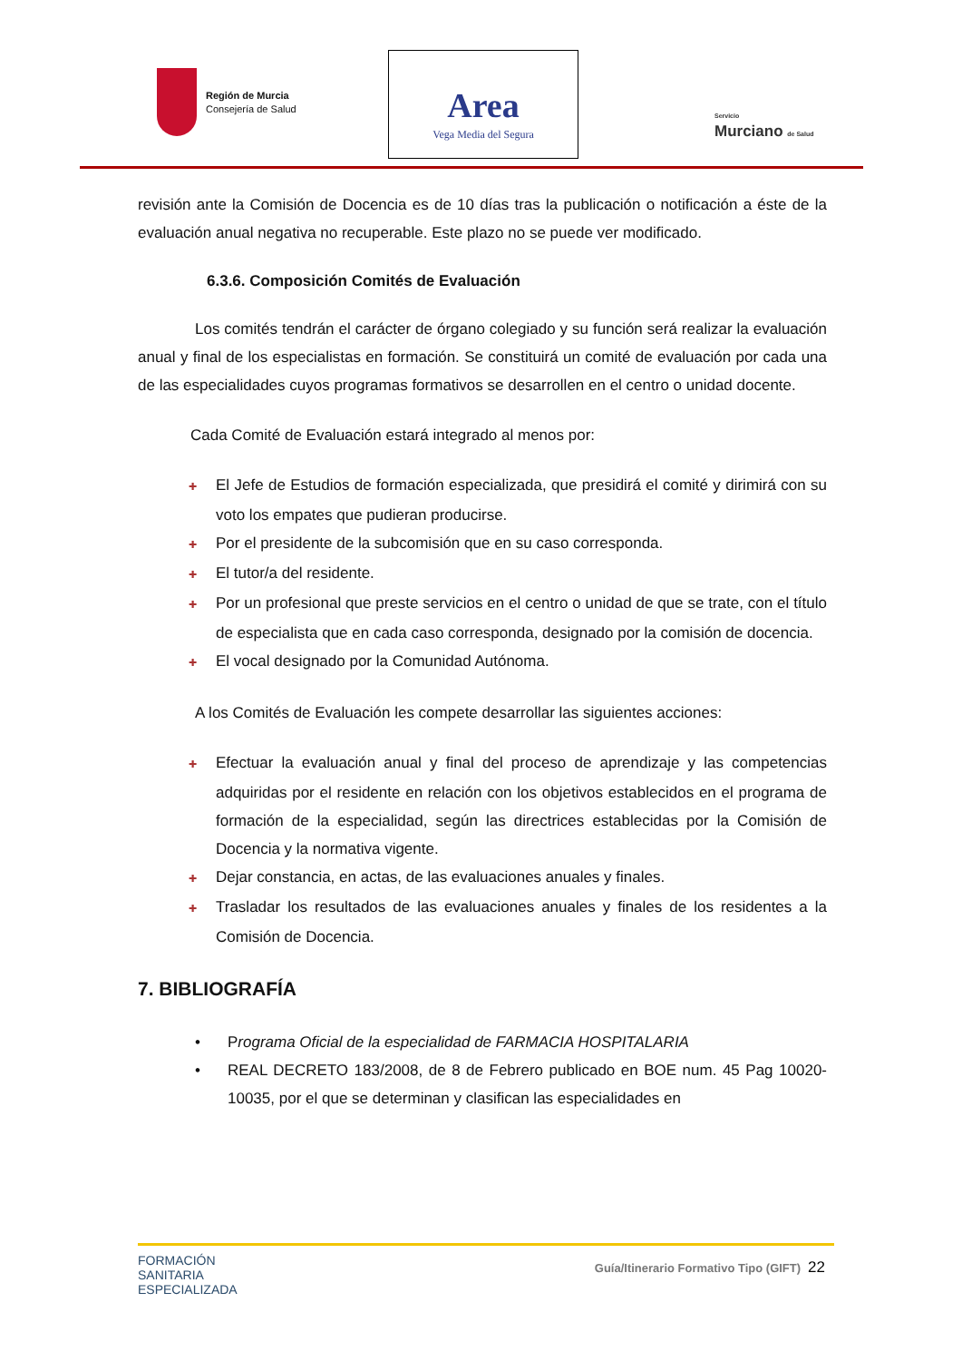Región de Murcia
Consejería de Salud
Area
Vega Media del Segura
Servicio
Murciano de Salud
revisión ante la Comisión de Docencia es de 10 días tras la publicación o notificación a éste de la evaluación anual negativa no recuperable. Este plazo no se puede ver modificado.
6.3.6. Composición Comités de Evaluación
Los comités tendrán el carácter de órgano colegiado y su función será realizar la evaluación anual y final de los especialistas en formación. Se constituirá un comité de evaluación por cada una de las especialidades cuyos programas formativos se desarrollen en el centro o unidad docente.
Cada Comité de Evaluación estará integrado al menos por:
✚ El Jefe de Estudios de formación especializada, que presidirá el comité y dirimirá con su voto los empates que pudieran producirse.
✚ Por el presidente de la subcomisión que en su caso corresponda.
✚ El tutor/a del residente.
✚ Por un profesional que preste servicios en el centro o unidad de que se trate, con el título de especialista que en cada caso corresponda, designado por la comisión de docencia.
✚ El vocal designado por la Comunidad Autónoma.
A los Comités de Evaluación les compete desarrollar las siguientes acciones:
✚ Efectuar la evaluación anual y final del proceso de aprendizaje y las competencias adquiridas por el residente en relación con los objetivos establecidos en el programa de formación de la especialidad, según las directrices establecidas por la Comisión de Docencia y la normativa vigente.
✚ Dejar constancia, en actas, de las evaluaciones anuales y finales.
✚ Trasladar los resultados de las evaluaciones anuales y finales de los residentes a la Comisión de Docencia.
7. BIBLIOGRAFÍA
• Programa Oficial de la especialidad de FARMACIA HOSPITALARIA
• REAL DECRETO 183/2008, de 8 de Febrero publicado en BOE num. 45 Pag 10020-10035, por el que se determinan y clasifican las especialidades en
FORMACIÓN
SANITARIA
ESPECIALIZADA
Guía/Itinerario Formativo Tipo (GIFT) 22